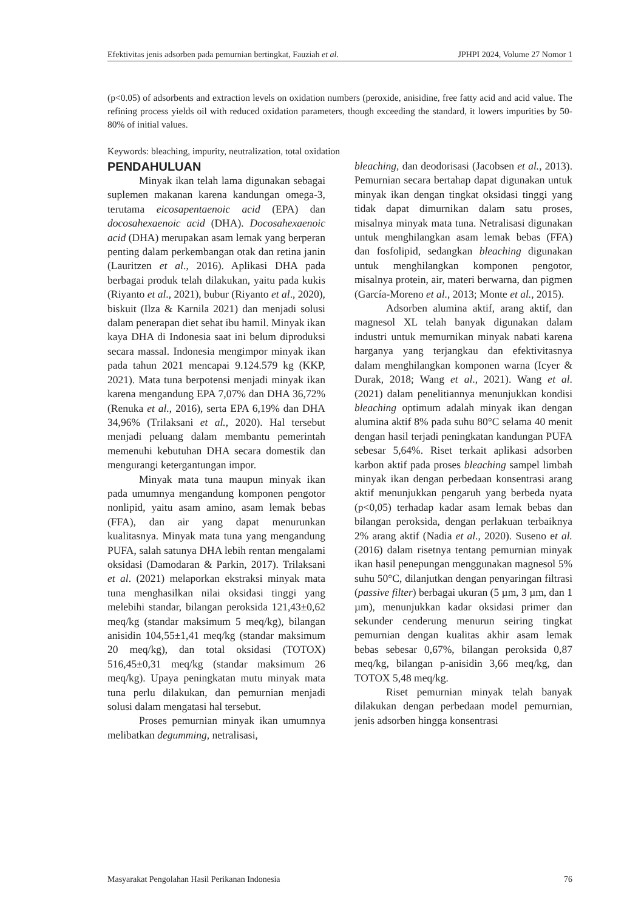Efektivitas jenis adsorben pada pemurnian bertingkat, Fauziah et al. JPHPI 2024, Volume 27 Nomor 1
(p<0.05) of adsorbents and extraction levels on oxidation numbers (peroxide, anisidine, free fatty acid and acid value. The refining process yields oil with reduced oxidation parameters, though exceeding the standard, it lowers impurities by 50-80% of initial values.
Keywords: bleaching, impurity, neutralization, total oxidation
PENDAHULUAN
Minyak ikan telah lama digunakan sebagai suplemen makanan karena kandungan omega-3, terutama eicosapentaenoic acid (EPA) dan docosahexaenoic acid (DHA). Docosahexaenoic acid (DHA) merupakan asam lemak yang berperan penting dalam perkembangan otak dan retina janin (Lauritzen et al., 2016). Aplikasi DHA pada berbagai produk telah dilakukan, yaitu pada kukis (Riyanto et al., 2021), bubur (Riyanto et al., 2020), biskuit (Ilza & Karnila 2021) dan menjadi solusi dalam penerapan diet sehat ibu hamil. Minyak ikan kaya DHA di Indonesia saat ini belum diproduksi secara massal. Indonesia mengimpor minyak ikan pada tahun 2021 mencapai 9.124.579 kg (KKP, 2021). Mata tuna berpotensi menjadi minyak ikan karena mengandung EPA 7,07% dan DHA 36,72% (Renuka et al., 2016), serta EPA 6,19% dan DHA 34,96% (Trilaksani et al., 2020). Hal tersebut menjadi peluang dalam membantu pemerintah memenuhi kebutuhan DHA secara domestik dan mengurangi ketergantungan impor.
Minyak mata tuna maupun minyak ikan pada umumnya mengandung komponen pengotor nonlipid, yaitu asam amino, asam lemak bebas (FFA), dan air yang dapat menurunkan kualitasnya. Minyak mata tuna yang mengandung PUFA, salah satunya DHA lebih rentan mengalami oksidasi (Damodaran & Parkin, 2017). Trilaksani et al. (2021) melaporkan ekstraksi minyak mata tuna menghasilkan nilai oksidasi tinggi yang melebihi standar, bilangan peroksida 121,43±0,62 meq/kg (standar maksimum 5 meq/kg), bilangan anisidin 104,55±1,41 meq/kg (standar maksimum 20 meq/kg), dan total oksidasi (TOTOX) 516,45±0,31 meq/kg (standar maksimum 26 meq/kg). Upaya peningkatan mutu minyak mata tuna perlu dilakukan, dan pemurnian menjadi solusi dalam mengatasi hal tersebut.
Proses pemurnian minyak ikan umumnya melibatkan degumming, netralisasi,
bleaching, dan deodorisasi (Jacobsen et al., 2013). Pemurnian secara bertahap dapat digunakan untuk minyak ikan dengan tingkat oksidasi tinggi yang tidak dapat dimurnikan dalam satu proses, misalnya minyak mata tuna. Netralisasi digunakan untuk menghilangkan asam lemak bebas (FFA) dan fosfolipid, sedangkan bleaching digunakan untuk menghilangkan komponen pengotor, misalnya protein, air, materi berwarna, dan pigmen (García-Moreno et al., 2013; Monte et al., 2015).
Adsorben alumina aktif, arang aktif, dan magnesol XL telah banyak digunakan dalam industri untuk memurnikan minyak nabati karena harganya yang terjangkau dan efektivitasnya dalam menghilangkan komponen warna (Icyer & Durak, 2018; Wang et al., 2021). Wang et al. (2021) dalam penelitiannya menunjukkan kondisi bleaching optimum adalah minyak ikan dengan alumina aktif 8% pada suhu 80°C selama 40 menit dengan hasil terjadi peningkatan kandungan PUFA sebesar 5,64%. Riset terkait aplikasi adsorben karbon aktif pada proses bleaching sampel limbah minyak ikan dengan perbedaan konsentrasi arang aktif menunjukkan pengaruh yang berbeda nyata (p<0,05) terhadap kadar asam lemak bebas dan bilangan peroksida, dengan perlakuan terbaiknya 2% arang aktif (Nadia et al., 2020). Suseno et al. (2016) dalam risetnya tentang pemurnian minyak ikan hasil penepungan menggunakan magnesol 5% suhu 50°C, dilanjutkan dengan penyaringan filtrasi (passive filter) berbagai ukuran (5 µm, 3 µm, dan 1 µm), menunjukkan kadar oksidasi primer dan sekunder cenderung menurun seiring tingkat pemurnian dengan kualitas akhir asam lemak bebas sebesar 0,67%, bilangan peroksida 0,87 meq/kg, bilangan p-anisidin 3,66 meq/kg, dan TOTOX 5,48 meq/kg.
Riset pemurnian minyak telah banyak dilakukan dengan perbedaan model pemurnian, jenis adsorben hingga konsentrasi
Masyarakat Pengolahan Hasil Perikanan Indonesia 76